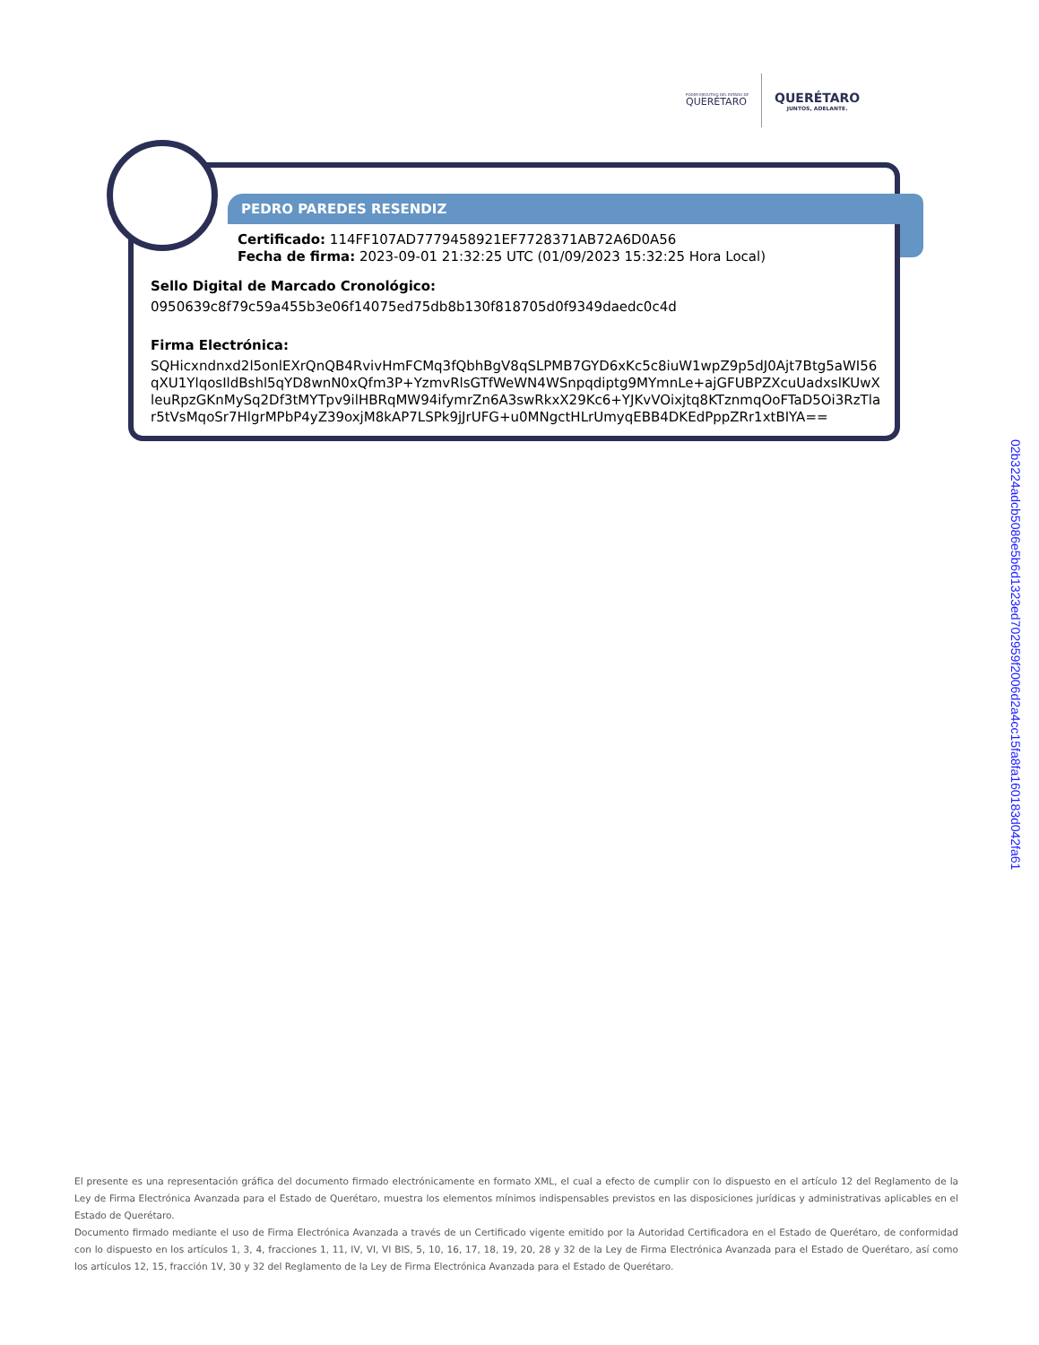PODER EJECUTIVO DEL ESTADO DE
QUERÉTARO
QUERÉTARO
JUNTOS, ADELANTE.
PEDRO PAREDES RESENDIZ
Certificado: 114FF107AD7779458921EF7728371AB72A6D0A56
Fecha de firma: 2023-09-01 21:32:25 UTC (01/09/2023 15:32:25 Hora Local)
Sello Digital de Marcado Cronológico:
0950639c8f79c59a455b3e06f14075ed75db8b130f818705d0f9349daedc0c4d
Firma Electrónica:
SQHicxndnxd2l5onlEXrQnQB4RvivHmFCMq3fQbhBgV8qSLPMB7GYD6xKc5c8iuW1wpZ9p5dJ0Ajt7Btg5aWI56
qXU1YlqosIldBshl5qYD8wnN0xQfm3P+YzmvRlsGTfWeWN4WSnpqdiptg9MYmnLe+ajGFUBPZXcuUadxslKUwX
leuRpzGKnMySq2Df3tMYTpv9ilHBRqMW94ifymrZn6A3swRkxX29Kc6+YJKvVOixjtq8KTznmqOoFTaD5Oi3RzTla
r5tVsMqoSr7HlgrMPbP4yZ39oxjM8kAP7LSPk9jJrUFG+u0MNgctHLrUmyqEBB4DKEdPppZRr1xtBIYA==
02b3224adcb5086e5b6d1323ed702959f2006d2a4cc15fa8fa160183d042fa61
El presente es una representación gráfica del documento firmado electrónicamente en formato XML, el cual a efecto de cumplir con lo dispuesto en el artículo 12 del Reglamento de la Ley de Firma Electrónica Avanzada para el Estado de Querétaro, muestra los elementos mínimos indispensables previstos en las disposiciones jurídicas y administrativas aplicables en el Estado de Querétaro.
Documento firmado mediante el uso de Firma Electrónica Avanzada a través de un Certificado vigente emitido por la Autoridad Certificadora en el Estado de Querétaro, de conformidad con lo dispuesto en los artículos 1, 3, 4, fracciones 1, 11, IV, VI, VI BIS, 5, 10, 16, 17, 18, 19, 20, 28 y 32 de la Ley de Firma Electrónica Avanzada para el Estado de Querétaro, así como los artículos 12, 15, fracción 1V, 30 y 32 del Reglamento de la Ley de Firma Electrónica Avanzada para el Estado de Querétaro.